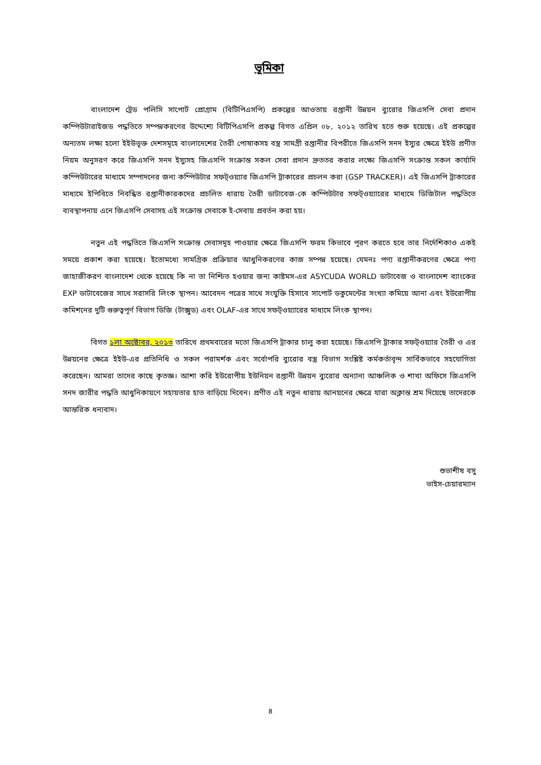ভূমিকা
বাংলাদেশ ট্রেড পলিসি সাপোর্ট প্রোগ্রাম (বিটিপিএসপি) প্রকল্পের আওতায় রপ্তানী উন্নয়ন ব্যুরোর জিএসপি সেবা প্রদান কম্পিউটারাইজড পদ্ধতিতে সম্পন্নকরণের উদ্দেশ্যে বিটিপিএসপি প্রকল্প বিগত এপ্রিল ০৮, ২০১২ তারিখ হতে শুরু হয়েছে। এই প্রকল্পের অন্যতম লক্ষ্য হলো ইইউভূক্ত দেশসমূহে বাংলাদেশের তৈরী পোষাকসহ বস্ত্র সামগ্রী রপ্তানীর বিপরীতে জিএসপি সনদ ইস্যুর ক্ষেত্রে ইইউ প্রণীত নিয়ম অনুসরণ করে জিএসপি সনদ ইস্যুসহ জিএসপি সংক্রান্ত সকল সেবা প্রদান দ্রুততর করার লক্ষ্যে জিএসপি সংক্রান্ত সকল কার্যাদি কম্পিউটারের মাধ্যমে সম্পাদনের জন্য কম্পিউটার সফট্ওয়্যার জিএসপি ট্রাকারের প্রচলন করা (GSP TRACKER)। এই জিএসপি ট্রাকারের মাধ্যমে ইপিবিতে নিবন্ধিত রপ্তানীকারকদের প্রচলিত ধারায় তৈরী ডাটাবেজ-কে কম্পিউটার সফট্ওয়্যারের মাধ্যমে ডিজিটাল পদ্ধতিতে ব্যবস্থাপনায় এনে জিএসপি সেবাসহ এই সংক্রান্ত সেবাকে ই-সেবায় প্রবর্তন করা হয়।
নতুন এই পদ্ধতিতে জিএসপি সংক্রান্ত সেবাসমূহ পাওয়ার ক্ষেত্রে জিএসপি ফরম কিভাবে পূরণ করতে হবে তার নির্দেশিকাও একই সময়ে প্রকাশ করা হয়েছে। ইতোমধ্যে সামগ্রিক প্রক্রিয়ার আধুনিকরণের কাজ সম্পন্ন হয়েছে। যেমনঃ পণ্য রপ্তানীকরণের ক্ষেত্রে পণ্য জাহাজীকরণ বাংলাদেশ থেকে হয়েছে কি না তা নিশ্চিত হওয়ার জন্য কাষ্টমস-এর ASYCUDA WORLD ডাটাবেজ ও বাংলাদেশ ব্যাংকের EXP ডাটাবেজের সাথে সরাসরি লিংক স্থাপন। আবেদন পত্রের সাথে সংযুক্তি হিসাবে সাপোর্ট ডকুমেন্টের সংখ্যা কমিয়ে আনা এবং ইউরোপীয় কমিশনের দুটি গুরুত্বপূর্ণ বিভাগ ডিজি (টাক্সুড) এবং OLAF-এর সাথে সফট্ওয়্যারের মাধ্যমে লিংক স্থাপন।
বিগত ১লা অক্টোবর, ২০১৩ তারিখে প্রথমবারের মতো জিএসপি ট্রাকার চালু করা হয়েছে। জিএসপি ট্রাকার সফট্ওয়্যার তৈরী ও এর উন্নয়নের ক্ষেত্রে ইইউ-এর প্রতিনিধি ও সকল পরামর্শক এবং সর্বোপরি ব্যুরোর বস্ত্র বিভাগ সংশ্লিষ্ট কর্মকর্তাবৃন্দ সার্বিকভাবে সহযোগিতা করেছেন। আমরা তাদের কাছে কৃতজ্ঞ। আশা করি ইউরোপীয় ইউনিয়ন রপ্তানী উন্নয়ন ব্যুরোর অন্যান্য আঞ্চলিক ও শাখা অফিসে জিএসপি সনদ জারীর পদ্ধতি আধুনিকায়ণে সহায়তার হাত বাড়িয়ে দিবেন। প্রণীত এই নতুন ধারায় আনয়নের ক্ষেত্রে যারা অক্লান্ত শ্রম দিয়েছে তাদেরকে আন্তরিক ধন্যবাদ।
শুভাশীষ বসু
ভাইস-চেয়ারম্যান
৪